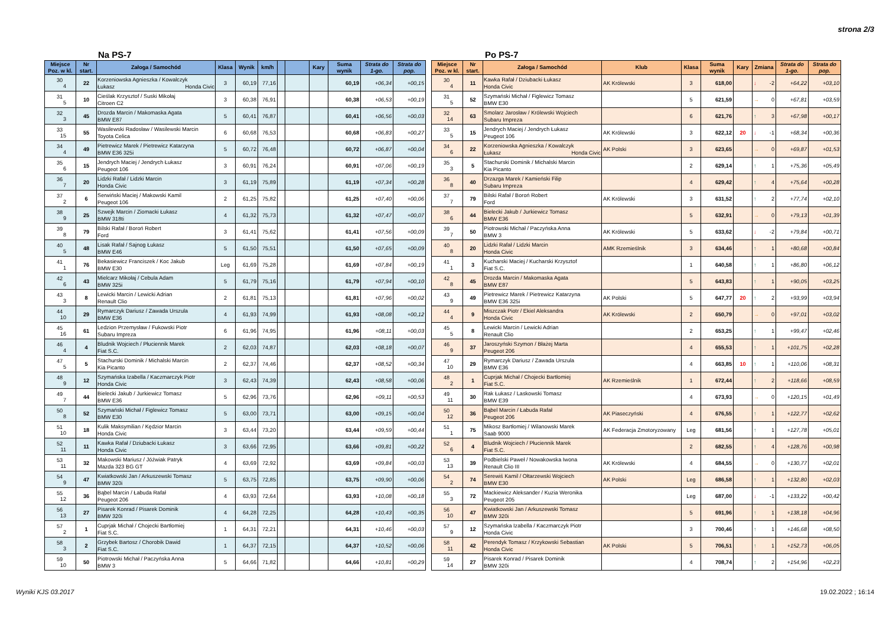strona 2/3
Na PS-7
| Miejsce Poz. w kl. | Nr start. | Załoga / Samochód | Klasa | Wynik | km/h | | | Kary | Suma wynik | Strata do 1-go. | Strata do pop. |
| --- | --- | --- | --- | --- | --- | --- | --- | --- | --- | --- | --- |
| 30 4 | 22 | Korzeniowska Agnieszka / Kowalczyk Łukasz Honda Civic | 3 | 60,19 | 77,16 | | | | 60,19 | +06,34 | +00,15 |
| 31 5 | 10 | Cieślak Krzysztof / Suski Mikołaj Citroen C2 | 3 | 60,38 | 76,91 | | | | 60,38 | +06,53 | +00,19 |
| 32 3 | 45 | Drozda Marcin / Makomaska Agata BMW E87 | 5 | 60,41 | 76,87 | | | | 60,41 | +06,56 | +00,03 |
| 33 15 | 55 | Wasilewski Radosław / Wasilewski Marcin Toyota Celica | 6 | 60,68 | 76,53 | | | | 60,68 | +06,83 | +00,27 |
| 34 4 | 49 | Pietrewicz Marek / Pietrewicz Katarzyna BMW E36 325i | 5 | 60,72 | 76,48 | | | | 60,72 | +06,87 | +00,04 |
| 35 6 | 15 | Jendrych Maciej / Jendrych Łukasz Peugeot 106 | 3 | 60,91 | 76,24 | | | | 60,91 | +07,06 | +00,19 |
| 36 7 | 20 | Lidzki Rafał / Lidzki Marcin Honda Civic | 3 | 61,19 | 75,89 | | | | 61,19 | +07,34 | +00,28 |
| 37 2 | 6 | Serwiński Maciej / Makowski Kamil Peugeot 106 | 2 | 61,25 | 75,82 | | | | 61,25 | +07,40 | +00,06 |
| 38 9 | 25 | Szwejk Marcin / Ziomacki Łukasz BMW 318ti | 4 | 61,32 | 75,73 | | | | 61,32 | +07,47 | +00,07 |
| 39 8 | 79 | Bilski Rafał / Boroń Robert Ford | 3 | 61,41 | 75,62 | | | | 61,41 | +07,56 | +00,09 |
| 40 5 | 48 | Lisak Rafał / Sajnog Łukasz BMW E46 | 5 | 61,50 | 75,51 | | | | 61,50 | +07,65 | +00,09 |
| 41 1 | 76 | Bekasiewicz Franciszek / Koc Jakub BMW E30 | Leg | 61,69 | 75,28 | | | | 61,69 | +07,84 | +00,19 |
| 42 6 | 43 | Mielcarz Mikołaj / Cebula Adam BMW 325i | 5 | 61,79 | 75,16 | | | | 61,79 | +07,94 | +00,10 |
| 43 3 | 8 | Lewicki Marcin / Lewicki Adrian Renault Clio | 2 | 61,81 | 75,13 | | | | 61,81 | +07,96 | +00,02 |
| 44 10 | 29 | Rymarczyk Dariusz / Zawada Urszula BMW E36 | 4 | 61,93 | 74,99 | | | | 61,93 | +08,08 | +00,12 |
| 45 16 | 61 | Ledzion Przemysław / Fukowski Piotr Subaru Impreza | 6 | 61,96 | 74,95 | | | | 61,96 | +08,11 | +00,03 |
| 46 4 | 4 | Bludnik Wojciech / Płuciennik Marek Fiat S.C. | 2 | 62,03 | 74,87 | | | | 62,03 | +08,18 | +00,07 |
| 47 5 | 5 | Stachurski Dominik / Michalski Marcin Kia Picanto | 2 | 62,37 | 74,46 | | | | 62,37 | +08,52 | +00,34 |
| 48 9 | 12 | Szymańska Izabella / Kaczmarczyk Piotr Honda Civic | 3 | 62,43 | 74,39 | | | | 62,43 | +08,58 | +00,06 |
| 49 7 | 44 | Bielecki Jakub / Jurkiewicz Tomasz BMW E36 | 5 | 62,96 | 73,76 | | | | 62,96 | +09,11 | +00,53 |
| 50 8 | 52 | Szymański Michał / Figlewicz Tomasz BMW E30 | 5 | 63,00 | 73,71 | | | | 63,00 | +09,15 | +00,04 |
| 51 10 | 18 | Kulik Maksymilian / Kędzior Marcin Honda Civic | 3 | 63,44 | 73,20 | | | | 63,44 | +09,59 | +00,44 |
| 52 11 | 11 | Kawka Rafał / Dziubacki Łukasz Honda Civic | 3 | 63,66 | 72,95 | | | | 63,66 | +09,81 | +00,22 |
| 53 11 | 32 | Makowski Mariusz / Jóźwiak Patryk Mazda 323 BG GT | 4 | 63,69 | 72,92 | | | | 63,69 | +09,84 | +00,03 |
| 54 9 | 47 | Kwiatkowski Jan / Arkuszewski Tomasz BMW 320i | 5 | 63,75 | 72,85 | | | | 63,75 | +09,90 | +00,06 |
| 55 12 | 36 | Bąbel Marcin / Łabuda Rafał Peugeot 206 | 4 | 63,93 | 72,64 | | | | 63,93 | +10,08 | +00,18 |
| 56 13 | 27 | Pisarek Konrad / Pisarek Dominik BMW 320i | 4 | 64,28 | 72,25 | | | | 64,28 | +10,43 | +00,35 |
| 57 2 | 1 | Cuprjak Michał / Chojecki Bartłomiej Fiat S.C. | 1 | 64,31 | 72,21 | | | | 64,31 | +10,46 | +00,03 |
| 58 3 | 2 | Grzybek Bartosz / Chorobik Dawid Fiat S.C. | 1 | 64,37 | 72,15 | | | | 64,37 | +10,52 | +00,06 |
| 59 10 | 50 | Piotrowski Michał / Paczyńska Anna BMW 3 | 5 | 64,66 | 71,82 | | | | 64,66 | +10,81 | +00,29 |
Po PS-7
| Miejsce Poz. w kl. | Nr start. | Załoga / Samochód | Klub | Klasa | Suma wynik | Kary | Zmiana | Strata do 1-go. | Strata do pop. |
| --- | --- | --- | --- | --- | --- | --- | --- | --- | --- |
| 30 4 | 11 | Kawka Rafał / Dziubacki Łukasz Honda Civic | AK Królewski | 3 | 618,00 | | ↓ -2 | +64,22 | +03,10 |
| 31 5 | 52 | Szymański Michał / Figlewicz Tomasz BMW E30 | | 5 | 621,59 | | → 0 | +67,81 | +03,59 |
| 32 14 | 63 | Smolarz Jarosław / Królewski Wojciech Subaru Impreza | | 6 | 621,76 | | ↑ 3 | +67,98 | +00,17 |
| 33 5 | 15 | Jendrych Maciej / Jendrych Łukasz Peugeot 106 | AK Królewski | 3 | 622,12 | 20 | ↓ -1 | +68,34 | +00,36 |
| 34 6 | 22 | Korzeniowska Agnieszka / Kowalczyk Łukasz Honda Civic | AK Polski | 3 | 623,65 | | → 0 | +69,87 | +01,53 |
| 35 3 | 5 | Stachurski Dominik / Michalski Marcin Kia Picanto | | 2 | 629,14 | | ↑ 1 | +75,36 | +05,49 |
| 36 8 | 40 | Drzazga Marek / Kamieński Filip Subaru Impreza | | 4 | 629,42 | | ↑ 4 | +75,64 | +00,28 |
| 37 7 | 79 | Bilski Rafał / Boroń Robert Ford | AK Królewski | 3 | 631,52 | | ↑ 2 | +77,74 | +02,10 |
| 38 6 | 44 | Bielecki Jakub / Jurkiewicz Tomasz BMW E36 | | 5 | 632,91 | | → 0 | +79,13 | +01,39 |
| 39 7 | 50 | Piotrowski Michał / Paczyńska Anna BMW 3 | AK Królewski | 5 | 633,62 | | ↓ -2 | +79,84 | +00,71 |
| 40 8 | 20 | Lidzki Rafał / Lidzki Marcin Honda Civic | AMK Rzemieślnik | 3 | 634,46 | | ↑ 1 | +80,68 | +00,84 |
| 41 1 | 3 | Kucharski Maciej / Kucharski Krzysztof Fiat S.C. | | 1 | 640,58 | | ↑ 1 | +86,80 | +06,12 |
| 42 8 | 45 | Drozda Marcin / Makomaska Agata BMW E87 | | 5 | 643,83 | | ↑ 1 | +90,05 | +03,25 |
| 43 9 | 49 | Pietrewicz Marek / Pietrewicz Katarzyna BMW E36 325i | AK Polski | 5 | 647,77 | 20 | ↑ 2 | +93,99 | +03,94 |
| 44 4 | 9 | Miszczak Piotr / Ekiel Aleksandra Honda Civic | AK Królewski | 2 | 650,79 | | → 0 | +97,01 | +03,02 |
| 45 5 | 8 | Lewicki Marcin / Lewicki Adrian Renault Clio | | 2 | 653,25 | | ↑ 1 | +99,47 | +02,46 |
| 46 9 | 37 | Jaroszyński Szymon / Błażej Marta Peugeot 206 | | 4 | 655,53 | | ↑ 1 | +101,75 | +02,28 |
| 47 10 | 29 | Rymarczyk Dariusz / Zawada Urszula BMW E36 | | 4 | 663,85 | 10 | ↑ 1 | +110,06 | +08,31 |
| 48 2 | 1 | Cuprjak Michał / Chojecki Bartłomiej Fiat S.C. | AK Rzemieślnik | 1 | 672,44 | | ↑ 2 | +118,66 | +08,59 |
| 49 11 | 30 | Rak Łukasz / Laskowski Tomasz BMW E39 | | 4 | 673,93 | | → 0 | +120,15 | +01,49 |
| 50 12 | 36 | Bąbel Marcin / Łabuda Rafał Peugeot 206 | AK Piaseczyński | 4 | 676,55 | | ↑ 1 | +122,77 | +02,62 |
| 51 1 | 75 | Mikosz Bartłomiej / Wilanowski Marek Saab 9000 | AK Federacja Zmotoryzowany | Leg | 681,56 | | ↑ 1 | +127,78 | +05,01 |
| 52 6 | 4 | Bludnik Wojciech / Płuciennik Marek Fiat S.C. | | 2 | 682,55 | | ↑ 4 | +128,76 | +00,98 |
| 53 13 | 39 | Podbielski Paweł / Nowakowska Iwona Renault Clio III | AK Królewski | 4 | 684,55 | | → 0 | +130,77 | +02,01 |
| 54 2 | 74 | Serewiś Kamil / Ołtarzewski Wojciech BMW E30 | AK Polski | Leg | 686,58 | | ↑ 1 | +132,80 | +02,03 |
| 55 3 | 72 | Mackiewicz Aleksander / Kuzia Weronika Peugeot 205 | | Leg | 687,00 | | ↓ -1 | +133,22 | +00,42 |
| 56 10 | 47 | Kwiatkowski Jan / Arkuszewski Tomasz BMW 320i | | 5 | 691,96 | | ↑ 1 | +138,18 | +04,96 |
| 57 9 | 12 | Szymańska Izabella / Kaczmarczyk Piotr Honda Civic | | 3 | 700,46 | | ↑ 1 | +146,68 | +08,50 |
| 58 11 | 42 | Perendyk Tomasz / Krzykowski Sebastian Honda Civic | AK Polski | 5 | 706,51 | | ↑ 1 | +152,73 | +06,05 |
| 59 14 | 27 | Pisarek Konrad / Pisarek Dominik BMW 320i | | 4 | 708,74 | | ↑ 2 | +154,96 | +02,23 |
Wyniki KJS 03.2017 19.02.2022 ; 16:14